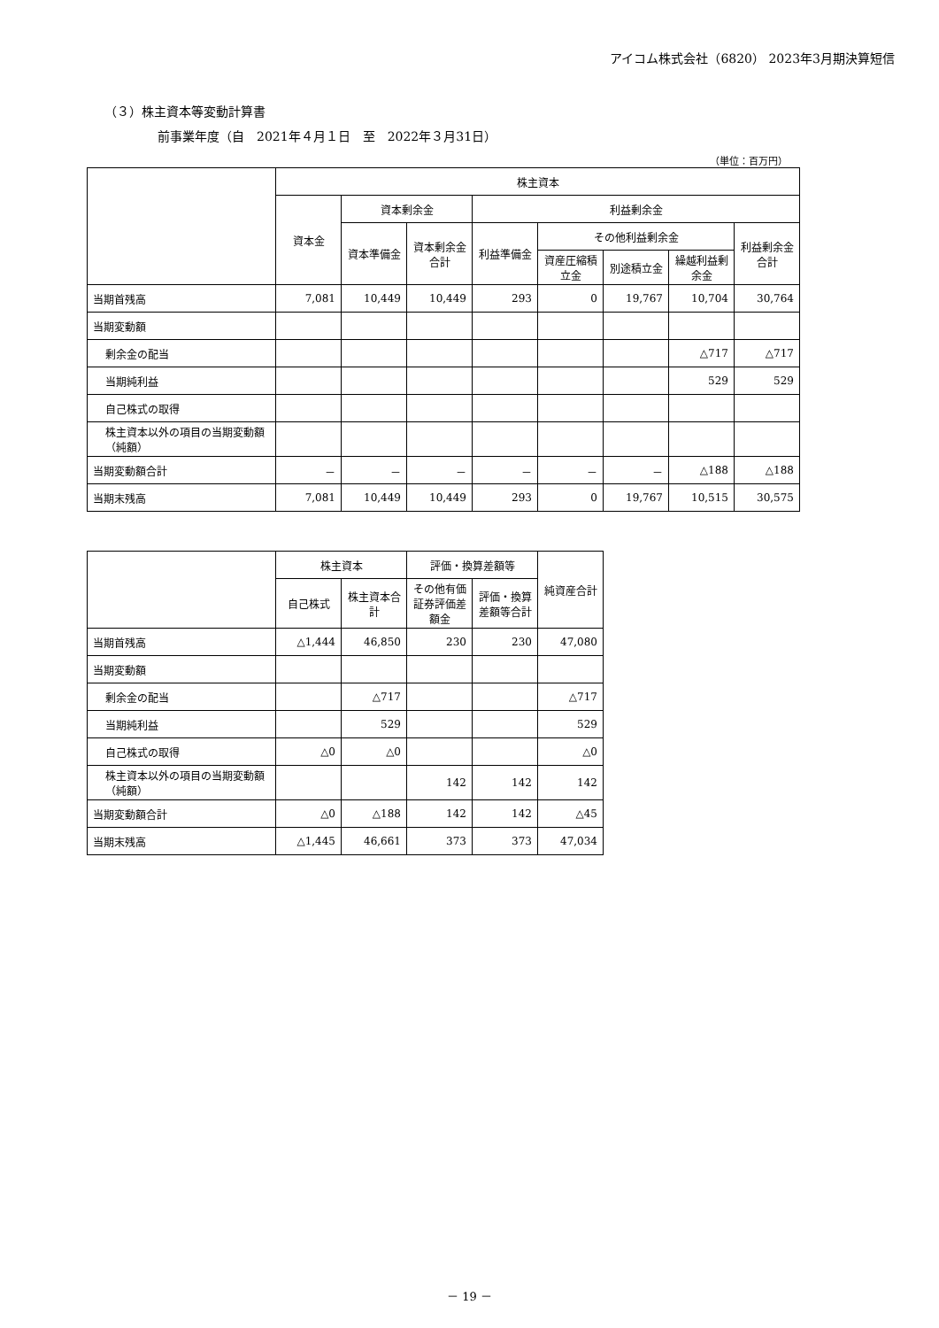アイコム株式会社（6820） 2023年3月期決算短信
（３）株主資本等変動計算書
前事業年度（自　2021年４月１日　至　2022年３月31日）
（単位：百万円）
| | 株主資本 | | | | | | | |
| --- | --- | --- | --- | --- | --- | --- | --- | --- |
| | 資本金 | 資本剰余金 | | 利益剰余金 | | | | |
| | | 資本準備金 | 資本剰余金合計 | 利益準備金 | その他利益剰余金 | | | 利益剰余金合計 |
| | | | | | 資産圧縮積立金 | 別途積立金 | 繰越利益剰余金 | |
| 当期首残高 | 7,081 | 10,449 | 10,449 | 293 | 0 | 19,767 | 10,704 | 30,764 |
| 当期変動額 | | | | | | | | |
| 剰余金の配当 | | | | | | | △717 | △717 |
| 当期純利益 | | | | | | | 529 | 529 |
| 自己株式の取得 | | | | | | | | |
| 株主資本以外の項目の当期変動額（純額） | | | | | | | | |
| 当期変動額合計 | － | － | － | － | － | － | △188 | △188 |
| 当期末残高 | 7,081 | 10,449 | 10,449 | 293 | 0 | 19,767 | 10,515 | 30,575 |
| | 株主資本 | | 評価・換算差額等 | | 純資産合計 |
| --- | --- | --- | --- | --- | --- |
| | 自己株式 | 株主資本合計 | その他有価証券評価差額金 | 評価・換算差額等合計 | |
| 当期首残高 | △1,444 | 46,850 | 230 | 230 | 47,080 |
| 当期変動額 | | | | | |
| 剰余金の配当 | | △717 | | | △717 |
| 当期純利益 | | 529 | | | 529 |
| 自己株式の取得 | △0 | △0 | | | △0 |
| 株主資本以外の項目の当期変動額（純額） | | | 142 | 142 | 142 |
| 当期変動額合計 | △0 | △188 | 142 | 142 | △45 |
| 当期末残高 | △1,445 | 46,661 | 373 | 373 | 47,034 |
－ 19 －